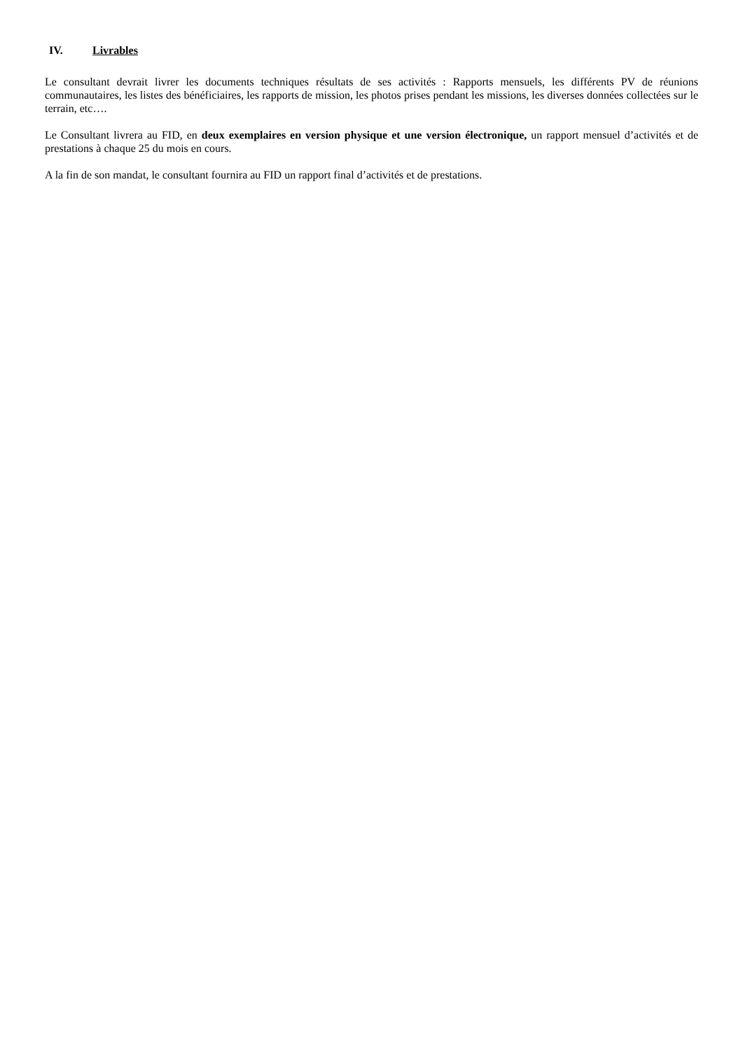IV. Livrables
Le consultant devrait livrer les documents techniques résultats de ses activités : Rapports mensuels, les différents PV de réunions communautaires, les listes des bénéficiaires, les rapports de mission, les photos prises pendant les missions, les diverses données collectées sur le terrain, etc….
Le Consultant livrera au FID, en deux exemplaires en version physique et une version électronique, un rapport mensuel d’activités et de prestations à chaque 25 du mois en cours.
A la fin de son mandat, le consultant fournira au FID un rapport final d’activités et de prestations.